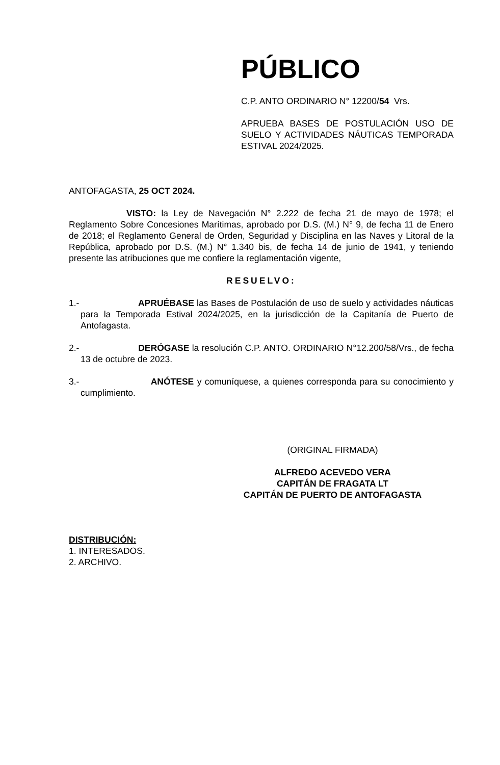PÚBLICO
C.P. ANTO ORDINARIO N° 12200/54 Vrs.
APRUEBA BASES DE POSTULACIÓN USO DE SUELO Y ACTIVIDADES NÁUTICAS TEMPORADA ESTIVAL 2024/2025.
ANTOFAGASTA, 25 OCT 2024.
VISTO: la Ley de Navegación N° 2.222 de fecha 21 de mayo de 1978; el Reglamento Sobre Concesiones Marítimas, aprobado por D.S. (M.) N° 9, de fecha 11 de Enero de 2018; el Reglamento General de Orden, Seguridad y Disciplina en las Naves y Litoral de la República, aprobado por D.S. (M.) N° 1.340 bis, de fecha 14 de junio de 1941, y teniendo presente las atribuciones que me confiere la reglamentación vigente,
RESUELVO:
1.- APRUÉBASE las Bases de Postulación de uso de suelo y actividades náuticas para la Temporada Estival 2024/2025, en la jurisdicción de la Capitanía de Puerto de Antofagasta.
2.- DERÓGASE la resolución C.P. ANTO. ORDINARIO N°12.200/58/Vrs., de fecha 13 de octubre de 2023.
3.- ANÓTESE y comuníquese, a quienes corresponda para su conocimiento y cumplimiento.
(ORIGINAL FIRMADA)
ALFREDO ACEVEDO VERA
CAPITÁN DE FRAGATA LT
CAPITÁN DE PUERTO DE ANTOFAGASTA
DISTRIBUCIÓN:
1. INTERESADOS.
2. ARCHIVO.